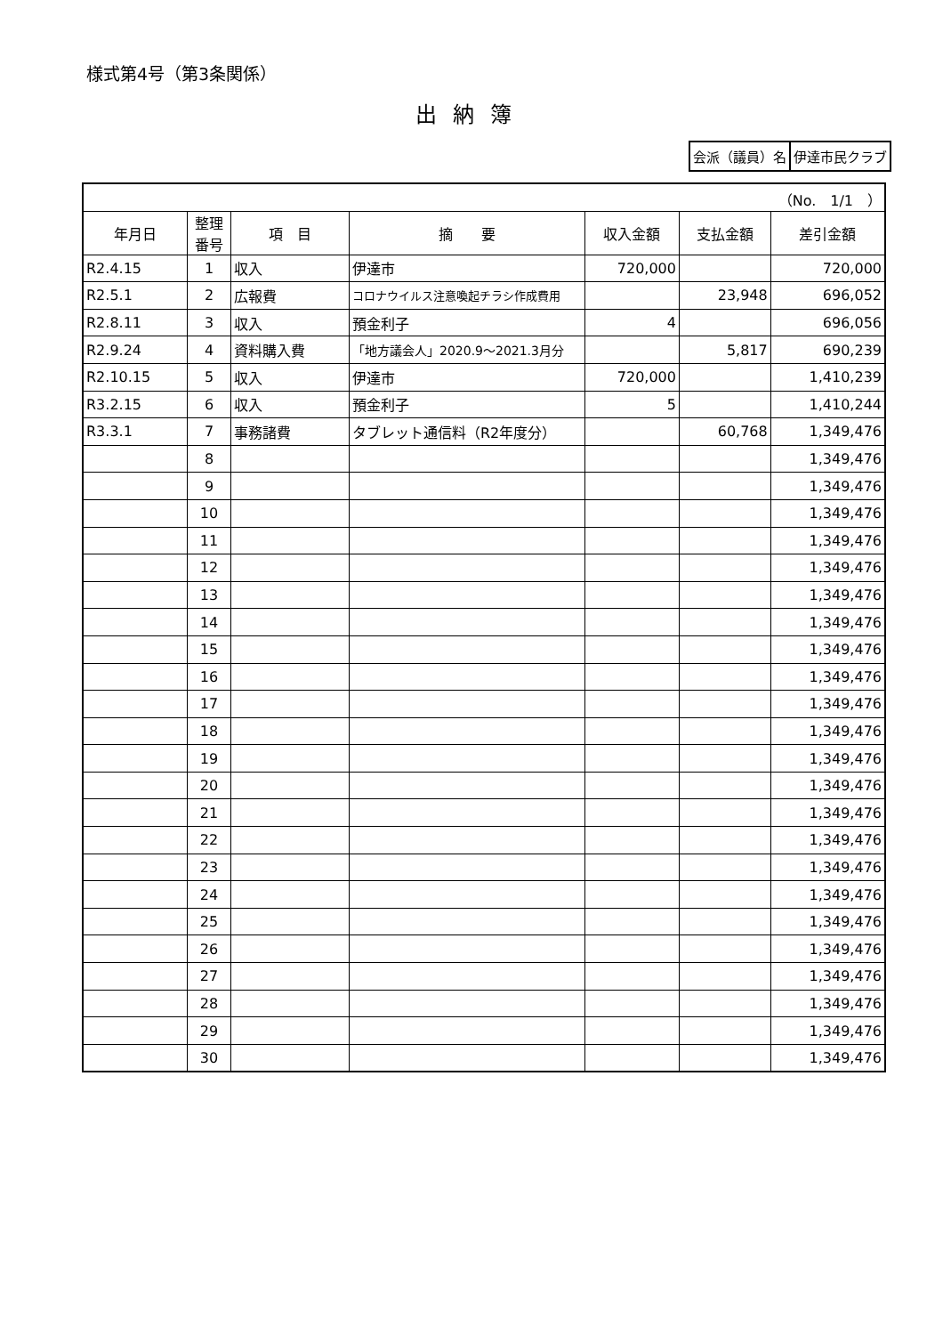様式第4号（第3条関係）
出納簿
| 会派（議員）名 | 伊達市民クラブ |
| （No. 1/1 ） | | | | | | |
| 年月日 | 整理 番号 | 項 目 | 摘 要 | 収入金額 | 支払金額 | 差引金額 |
| R2.4.15 | 1 | 収入 | 伊達市 | 720,000 | | 720,000 |
| R2.5.1 | 2 | 広報費 | コロナウイルス注意喚起チラシ作成費用 | | 23,948 | 696,052 |
| R2.8.11 | 3 | 収入 | 預金利子 | 4 | | 696,056 |
| R2.9.24 | 4 | 資料購入費 | 「地方議会人」2020.9～2021.3月分 | | 5,817 | 690,239 |
| R2.10.15 | 5 | 収入 | 伊達市 | 720,000 | | 1,410,239 |
| R3.2.15 | 6 | 収入 | 預金利子 | 5 | | 1,410,244 |
| R3.3.1 | 7 | 事務諸費 | タブレット通信料（R2年度分） | | 60,768 | 1,349,476 |
| | 8 | | | | | 1,349,476 |
| | 9 | | | | | 1,349,476 |
| | 10 | | | | | 1,349,476 |
| | 11 | | | | | 1,349,476 |
| | 12 | | | | | 1,349,476 |
| | 13 | | | | | 1,349,476 |
| | 14 | | | | | 1,349,476 |
| | 15 | | | | | 1,349,476 |
| | 16 | | | | | 1,349,476 |
| | 17 | | | | | 1,349,476 |
| | 18 | | | | | 1,349,476 |
| | 19 | | | | | 1,349,476 |
| | 20 | | | | | 1,349,476 |
| | 21 | | | | | 1,349,476 |
| | 22 | | | | | 1,349,476 |
| | 23 | | | | | 1,349,476 |
| | 24 | | | | | 1,349,476 |
| | 25 | | | | | 1,349,476 |
| | 26 | | | | | 1,349,476 |
| | 27 | | | | | 1,349,476 |
| | 28 | | | | | 1,349,476 |
| | 29 | | | | | 1,349,476 |
| | 30 | | | | | 1,349,476 |